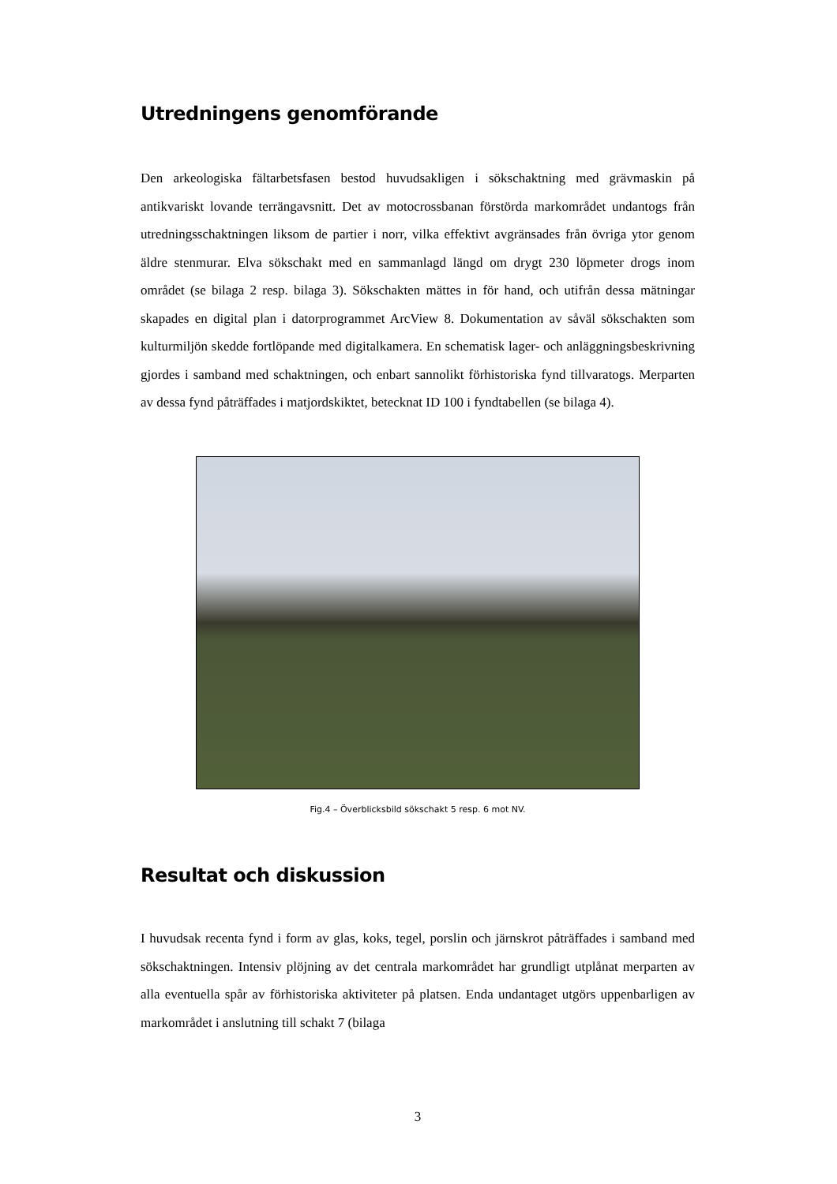Utredningens genomförande
Den arkeologiska fältarbetsfasen bestod huvudsakligen i sökschaktning med grävmaskin på antikvariskt lovande terrängavsnitt. Det av motocrossbanan förstörda markområdet undantogs från utredningsschaktningen liksom de partier i norr, vilka effektivt avgränsades från övriga ytor genom äldre stenmurar. Elva sökschakt med en sammanlagd längd om drygt 230 löpmeter drogs inom området (se bilaga 2 resp. bilaga 3). Sökschakten mättes in för hand, och utifrån dessa mätningar skapades en digital plan i datorprogrammet ArcView 8. Dokumentation av såväl sökschakten som kulturmiljön skedde fortlöpande med digitalkamera. En schematisk lager- och anläggningsbeskrivning gjordes i samband med schaktningen, och enbart sannolikt förhistoriska fynd tillvaratogs. Merparten av dessa fynd påträffades i matjordskiktet, betecknat ID 100 i fyndtabellen (se bilaga 4).
Fig.4 – Överblicksbild sökschakt 5 resp. 6 mot NV.
Resultat och diskussion
I huvudsak recenta fynd i form av glas, koks, tegel, porslin och järnskrot påträffades i samband med sökschaktningen. Intensiv plöjning av det centrala markområdet har grundligt utplånat merparten av alla eventuella spår av förhistoriska aktiviteter på platsen. Enda undantaget utgörs uppenbarligen av markområdet i anslutning till schakt 7 (bilaga
3